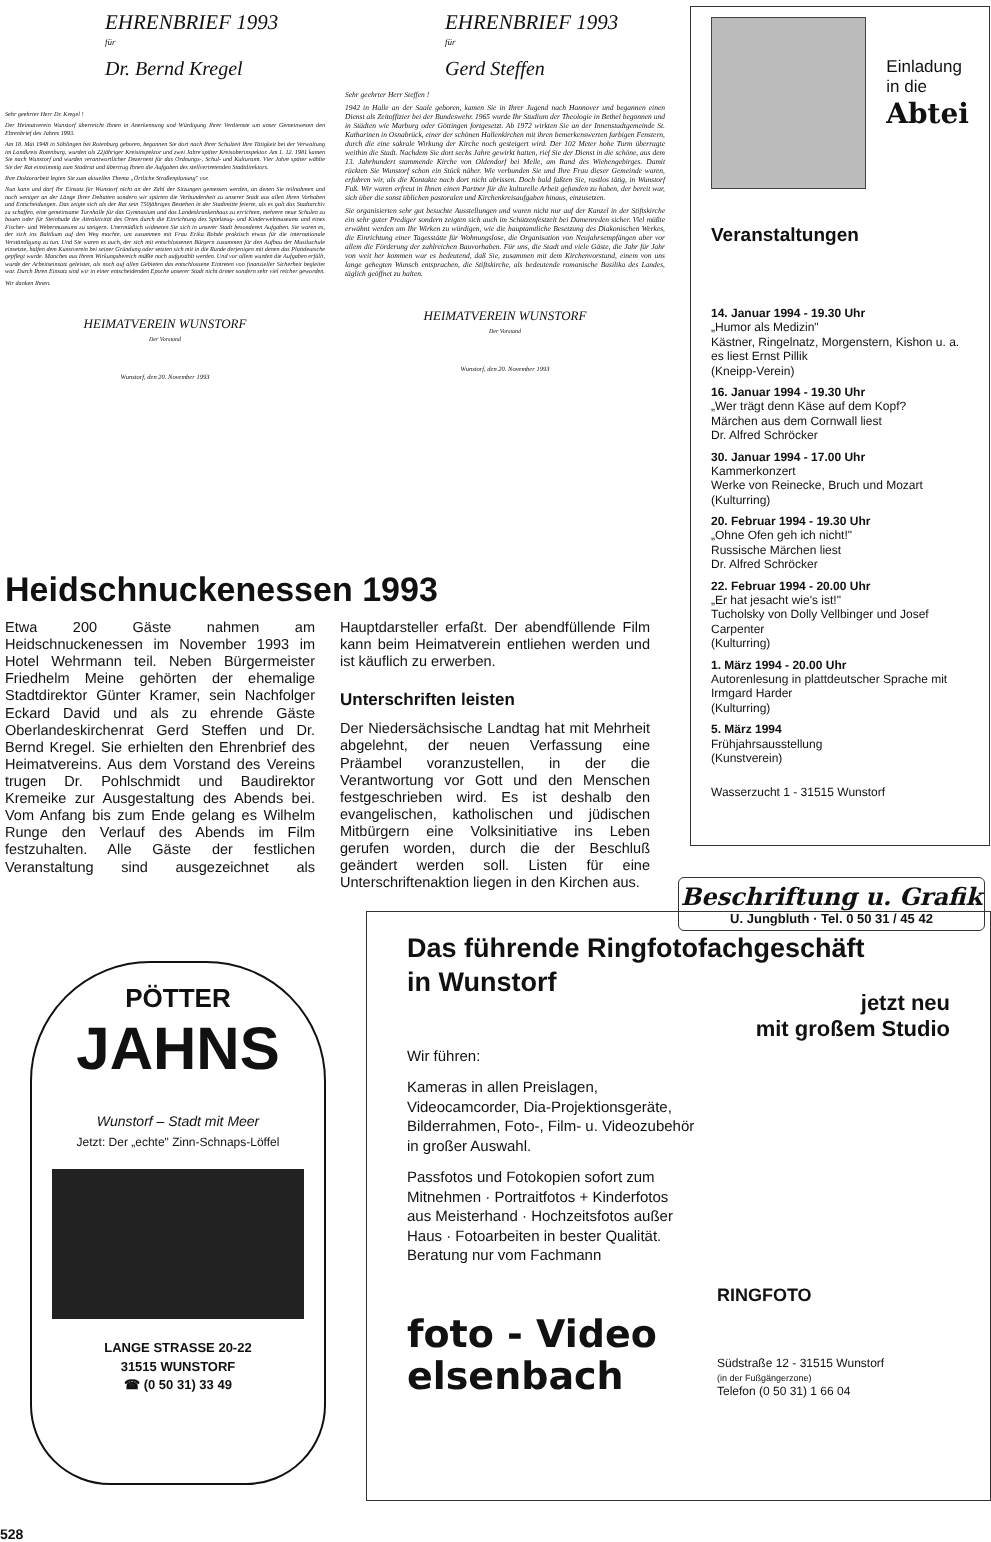EHRENBRIEF 1993
für
Dr. Bernd Kregel
Sehr geehrter Herr Dr. Kregel !
Der Heimatverein Wunstorf überreicht Ihnen in Anerkennung und Würdigung Ihrer Verdienste um unser Gemeinwesen den Ehrenbrief des Jahres 1993.
Am 18. Mai 1948 in Söhlingen bei Rotenburg geboren, begannen Sie dort nach Ihrer Schulzeit Ihre Tätigkeit bei der Verwaltung im Landkreis Rotenburg, wurden als 22jähriger Kreisinspektor und zwei Jahre später Kreisoberinspektor. Am 1. 12. 1981 kamen Sie nach Wunstorf und wurden verantwortlicher Dezernent für das Ordnungs-, Schul- und Kulturamt. Vier Jahre später wählte Sie der Rat einstimmig zum Stadtrat und übertrug Ihnen die Aufgaben des stellvertretenden Stadtdirektors.
Ihre Doktorarbeit legten Sie zum aktuellen Thema „Örtliche Straßenplanung" vor.
Nun kann und darf Ihr Einsatz für Wunstorf nicht an der Zahl der Sitzungen gemessen werden, an denen Sie teilnahmen und noch weniger an der Länge Ihrer Debatten sondern wir spürten die Verbundenheit zu unserer Stadt aus allen Ihren Vorhaben und Entscheidungen. Das zeigte sich als der Rat sein 750jähriges Bestehen in der Stadtmitte feierte, als es galt das Stadtarchiv zu schaffen, eine gemeinsame Turnhalle für das Gymnasium und das Landeskrankenhaus zu errichten, mehrere neue Schulen zu bauen oder für Steinhude die Attraktivität des Ortes durch die Einrichtung des Spielzeug- und Kinderweltmuseums und eines Fischer- und Webermuseums zu steigern. Unermüdlich widmeten Sie sich in unserer Stadt besonderen Aufgaben. Sie waren es, der sich ins Baltikum auf den Weg machte, um zusammen mit Frau Erika Rohde praktisch etwas für die internationale Verständigung zu tun. Und Sie waren es auch, der sich mit entschlossenen Bürgern zusammen für den Aufbau der Musikschule einsetzte, halfen dem Kunstverein bei seiner Gründung oder setzten sich mit in die Runde derjenigen mit denen das Plattdeutsche gepflegt wurde. Manches aus Ihrem Wirkungsbereich müßte noch aufgezählt werden. Und vor allem wurden die Aufgaben erfüllt, wurde der Arbeitseinsatz geleistet, als noch auf allen Gebieten das entschlossene Eintreten von finanzieller Sicherheit begleitet war. Durch Ihren Einsatz sind wir in einer entscheidenden Epoche unserer Stadt nicht ärmer sondern sehr viel reicher geworden.
Wir danken Ihnen.
HEIMATVEREIN WUNSTORF
Der Vorstand
Wunstorf, den 20. November 1993
EHRENBRIEF 1993
für
Gerd Steffen
Sehr geehrter Herr Steffen !
1942 in Halle an der Saale geboren, kamen Sie in Ihrer Jugend nach Hannover und begannen einen Dienst als Zeitoffizier bei der Bundeswehr. 1965 wurde Ihr Studium der Theologie in Bethel begonnen und in Städten wie Marburg oder Göttingen fortgesetzt. Ab 1972 wirkten Sie an der Innenstadtgemeinde St. Katharinen in Osnabrück, einer der schönen Hallenkirchen mit ihren bemerkenswerten farbigen Fenstern, durch die eine sakrale Wirkung der Kirche noch gesteigert wird. Der 102 Meter hohe Turm überragte weithin die Stadt. Nachdem Sie dort sechs Jahre gewirkt hatten, rief Sie der Dienst in die schöne, aus dem 13. Jahrhundert stammende Kirche von Oldendorf bei Melle, am Rand des Wiehengebirges. Damit rückten Sie Wunstorf schon ein Stück näher. Wie verbunden Sie und Ihre Frau dieser Gemeinde waren, erfuhren wir, als die Kontakte nach dort nicht abrissen. Doch bald faßten Sie, rastlos tätig, in Wunstorf Fuß. Wir waren erfreut in Ihnen einen Partner für die kulturelle Arbeit gefunden zu haben, der bereit war, sich über die sonst üblichen pastoralen und Kirchenkreisaufgaben hinaus, einzusetzen.
Sie organisierten sehr gut besuchte Ausstellungen und waren nicht nur auf der Kanzel in der Stiftskirche ein sehr guter Prediger sondern zeigten sich auch im Schützenfestzelt bei Damenreden sicher. Viel müßte erwähnt werden um Ihr Wirken zu würdigen, wie die hauptamtliche Besetzung des Diakonischen Werkes, die Einrichtung einer Tagesstätte für Wohnungslose, die Organisation von Neujahrsempfängen aber vor allem die Förderung der zahlreichen Bauvorhaben. Für uns, die Stadt und viele Gäste, die Jahr für Jahr von weit her kommen war es bedeutend, daß Sie, zusammen mit dem Kirchenvorstand, einem von uns lange gehegten Wunsch entsprachen, die Stiftskirche, als bedeutende romanische Basilika des Landes, täglich geöffnet zu halten.
HEIMATVEREIN WUNSTORF
Der Vorstand
Wunstorf, den 20. November 1993
Einladung
in die
Abtei
Veranstaltungen
14. Januar 1994 - 19.30 Uhr
„Humor als Medizin"
Kästner, Ringelnatz, Morgenstern, Kishon u. a.
es liest Ernst Pillik
(Kneipp-Verein)
16. Januar 1994 - 19.30 Uhr
„Wer trägt denn Käse auf dem Kopf?
Märchen aus dem Cornwall liest
Dr. Alfred Schröcker
30. Januar 1994 - 17.00 Uhr
Kammerkonzert
Werke von Reinecke, Bruch und Mozart
(Kulturring)
20. Februar 1994 - 19.30 Uhr
„Ohne Ofen geh ich nicht!"
Russische Märchen liest
Dr. Alfred Schröcker
22. Februar 1994 - 20.00 Uhr
„Er hat jesacht wie's ist!"
Tucholsky von Dolly Vellbinger und Josef Carpenter
(Kulturring)
1. März 1994 - 20.00 Uhr
Autorenlesung in plattdeutscher Sprache mit Irmgard Harder
(Kulturring)
5. März 1994
Frühjahrsausstellung
(Kunstverein)
Wasserzucht 1 - 31515 Wunstorf
Heidschnuckenessen 1993
Etwa 200 Gäste nahmen am Heidschnuckenessen im November 1993 im Hotel Wehrmann teil. Neben Bürgermeister Friedhelm Meine gehörten der ehemalige Stadtdirektor Günter Kramer, sein Nachfolger Eckard David und als zu ehrende Gäste Oberlandeskirchenrat Gerd Steffen und Dr. Bernd Kregel. Sie erhielten den Ehrenbrief des Heimatvereins. Aus dem Vorstand des Vereins trugen Dr. Pohlschmidt und Baudirektor Kremeike zur Ausgestaltung des Abends bei. Vom Anfang bis zum Ende gelang es Wilhelm Runge den Verlauf des Abends im Film festzuhalten. Alle Gäste der festlichen Veranstaltung sind ausgezeichnet als Hauptdarsteller erfaßt. Der abendfüllende Film kann beim Heimatverein entliehen werden und ist käuflich zu erwerben.
Unterschriften leisten
Der Niedersächsische Landtag hat mit Mehrheit abgelehnt, der neuen Verfassung eine Präambel voranzustellen, in der die Verantwortung vor Gott und den Menschen festgeschrieben wird. Es ist deshalb den evangelischen, katholischen und jüdischen Mitbürgern eine Volksinitiative ins Leben gerufen worden, durch die der Beschluß geändert werden soll. Listen für eine Unterschriftenaktion liegen in den Kirchen aus.
Beschriftung u. Grafik
U. Jungbluth · Tel. 0 50 31 / 45 42
PÖTTER
JAHNS
Wunstorf – Stadt mit Meer
Jetzt: Der „echte" Zinn-Schnaps-Löffel
LANGE STRASSE 20-22
31515 WUNSTORF
☎ (0 50 31) 33 49
Das führende Ringfotofachgeschäft
in Wunstorf
jetzt neu
mit großem Studio
Wir führen:
Kameras in allen Preislagen,
Videocamcorder, Dia-Projektionsgeräte,
Bilderrahmen, Foto-, Film- u. Videozubehör
in großer Auswahl.
Passfotos und Fotokopien sofort zum
Mitnehmen · Portraitfotos + Kinderfotos
aus Meisterhand · Hochzeitsfotos außer
Haus · Fotoarbeiten in bester Qualität.
Beratung nur vom Fachmann
foto - Video
elsenbach
RINGFOTO
Südstraße 12 - 31515 Wunstorf
(in der Fußgängerzone)
Telefon (0 50 31) 1 66 04
528